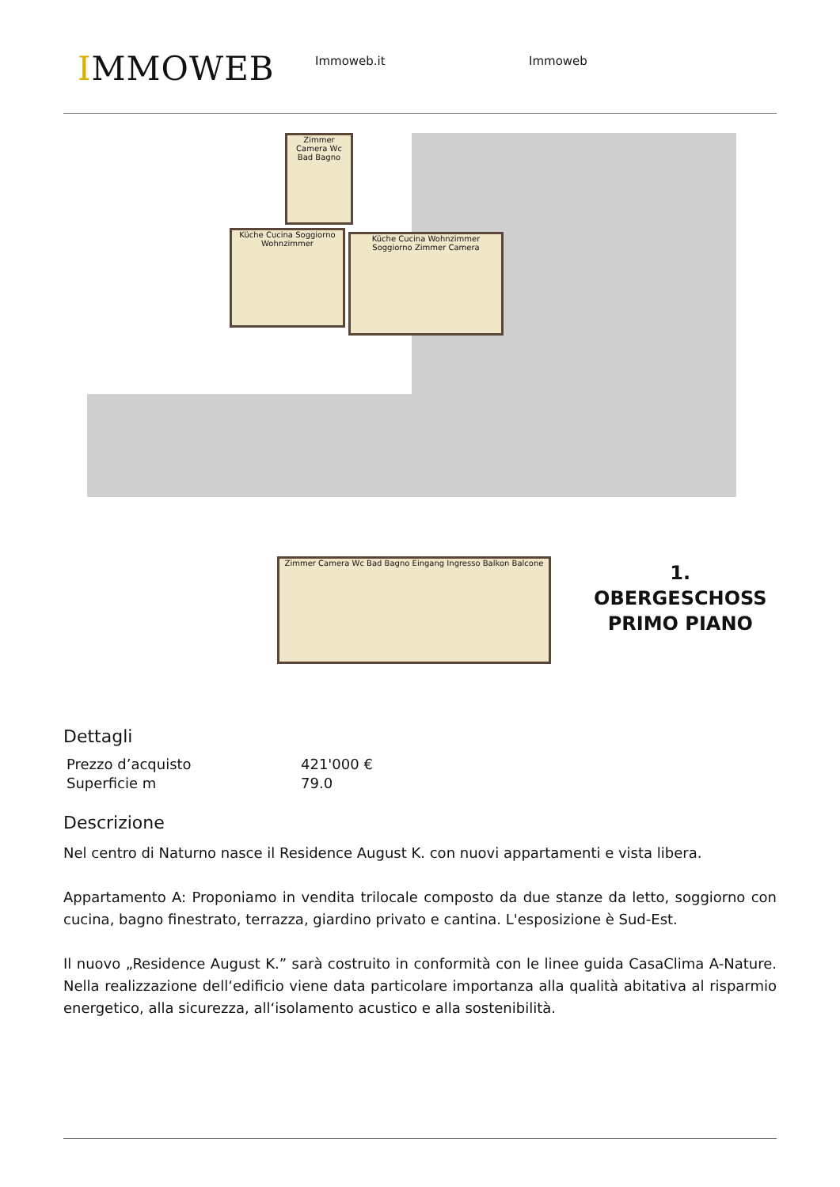IMMOWEB
Immoweb.it Immoweb
Küche Cucina Soggiorno Wohnzimmer
Küche Cucina Wohnzimmer Soggiorno Zimmer Camera
Zimmer Camera Wc Bad Bagno
Zimmer Camera Wc Bad Bagno Eingang Ingresso Balkon Balcone
1. OBERGESCHOSS
PRIMO PIANO
Dettagli
| Prezzo d’acquisto | 421'000 € |
| Superficie m | 79.0 |
Descrizione
Nel centro di Naturno nasce il Residence August K. con nuovi appartamenti e vista libera.
Appartamento A: Proponiamo in vendita trilocale composto da due stanze da letto, soggiorno con cucina, bagno finestrato, terrazza, giardino privato e cantina. L'esposizione è Sud-Est.
Il nuovo „Residence August K.” sarà costruito in conformità con le linee guida CasaClima A-Nature. Nella realizzazione dell‘edificio viene data particolare importanza alla qualità abitativa al risparmio energetico, alla sicurezza, all‘isolamento acustico e alla sostenibilità.